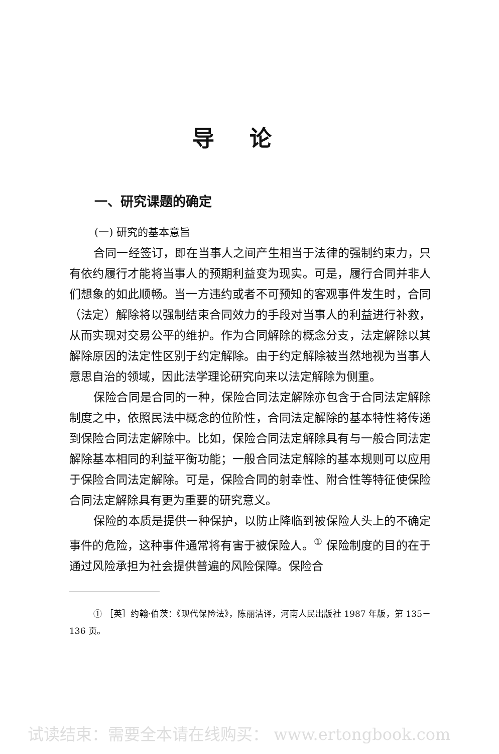导论
一、研究课题的确定
(一) 研究的基本意旨
合同一经签订，即在当事人之间产生相当于法律的强制约束力，只有依约履行才能将当事人的预期利益变为现实。可是，履行合同并非人们想象的如此顺畅。当一方违约或者不可预知的客观事件发生时，合同（法定）解除将以强制结束合同效力的手段对当事人的利益进行补救，从而实现对交易公平的维护。作为合同解除的概念分支，法定解除以其解除原因的法定性区别于约定解除。由于约定解除被当然地视为当事人意思自治的领域，因此法学理论研究向来以法定解除为侧重。
保险合同是合同的一种，保险合同法定解除亦包含于合同法定解除制度之中，依照民法中概念的位阶性，合同法定解除的基本特性将传递到保险合同法定解除中。比如，保险合同法定解除具有与一般合同法定解除基本相同的利益平衡功能；一般合同法定解除的基本规则可以应用于保险合同法定解除。可是，保险合同的射幸性、附合性等特征使保险合同法定解除具有更为重要的研究意义。
保险的本质是提供一种保护，以防止降临到被保险人头上的不确定事件的危险，这种事件通常将有害于被保险人。<sup>①</sup> 保险制度的目的在于通过风险承担为社会提供普遍的风险保障。保险合
① ［英］约翰·伯茨：《现代保险法》，陈丽洁译，河南人民出版社 1987 年版，第 135－136 页。
试读结束：需要全本请在线购买： www.ertongbook.com